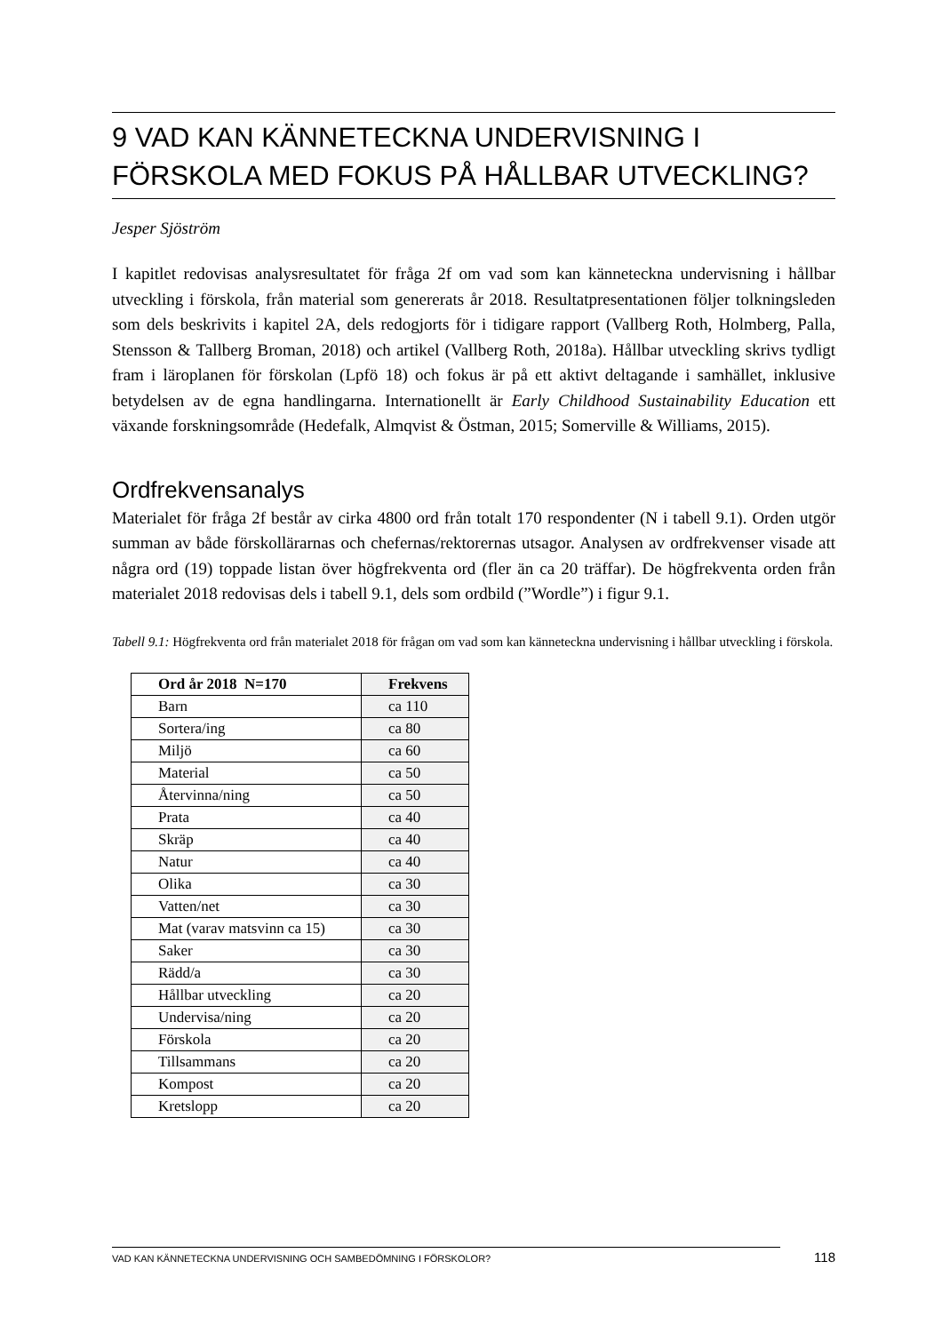9 VAD KAN KÄNNETECKNA UNDERVISNING I FÖRSKOLA MED FOKUS PÅ HÅLLBAR UTVECKLING?
Jesper Sjöström
I kapitlet redovisas analysresultatet för fråga 2f om vad som kan känneteckna undervisning i hållbar utveckling i förskola, från material som genererats år 2018. Resultatpresentationen följer tolkningsleden som dels beskrivits i kapitel 2A, dels redogjorts för i tidigare rapport (Vallberg Roth, Holmberg, Palla, Stensson & Tallberg Broman, 2018) och artikel (Vallberg Roth, 2018a). Hållbar utveckling skrivs tydligt fram i läroplanen för förskolan (Lpfö 18) och fokus är på ett aktivt deltagande i samhället, inklusive betydelsen av de egna handlingarna. Internationellt är Early Childhood Sustainability Education ett växande forskningsområde (Hedefalk, Almqvist & Östman, 2015; Somerville & Williams, 2015).
Ordfrekvensanalys
Materialet för fråga 2f består av cirka 4800 ord från totalt 170 respondenter (N i tabell 9.1). Orden utgör summan av både förskollärarnas och chefernas/rektorernas utsagor. Analysen av ordfrekvenser visade att några ord (19) toppade listan över högfrekventa ord (fler än ca 20 träffar). De högfrekventa orden från materialet 2018 redovisas dels i tabell 9.1, dels som ordbild (”Wordle”) i figur 9.1.
Tabell 9.1: Högfrekventa ord från materialet 2018 för frågan om vad som kan känneteckna undervisning i hållbar utveckling i förskola.
| Ord år 2018 N=170 | Frekvens |
| --- | --- |
| Barn | ca 110 |
| Sortera/ing | ca 80 |
| Miljö | ca 60 |
| Material | ca 50 |
| Återvinna/ning | ca 50 |
| Prata | ca 40 |
| Skräp | ca 40 |
| Natur | ca 40 |
| Olika | ca 30 |
| Vatten/net | ca 30 |
| Mat (varav matsvinn ca 15) | ca 30 |
| Saker | ca 30 |
| Rädd/a | ca 30 |
| Hållbar utveckling | ca 20 |
| Undervisa/ning | ca 20 |
| Förskola | ca 20 |
| Tillsammans | ca 20 |
| Kompost | ca 20 |
| Kretslopp | ca 20 |
VAD KAN KÄNNETECKNA UNDERVISNING OCH SAMBEDÖMNING I FÖRSKOLOR? 118